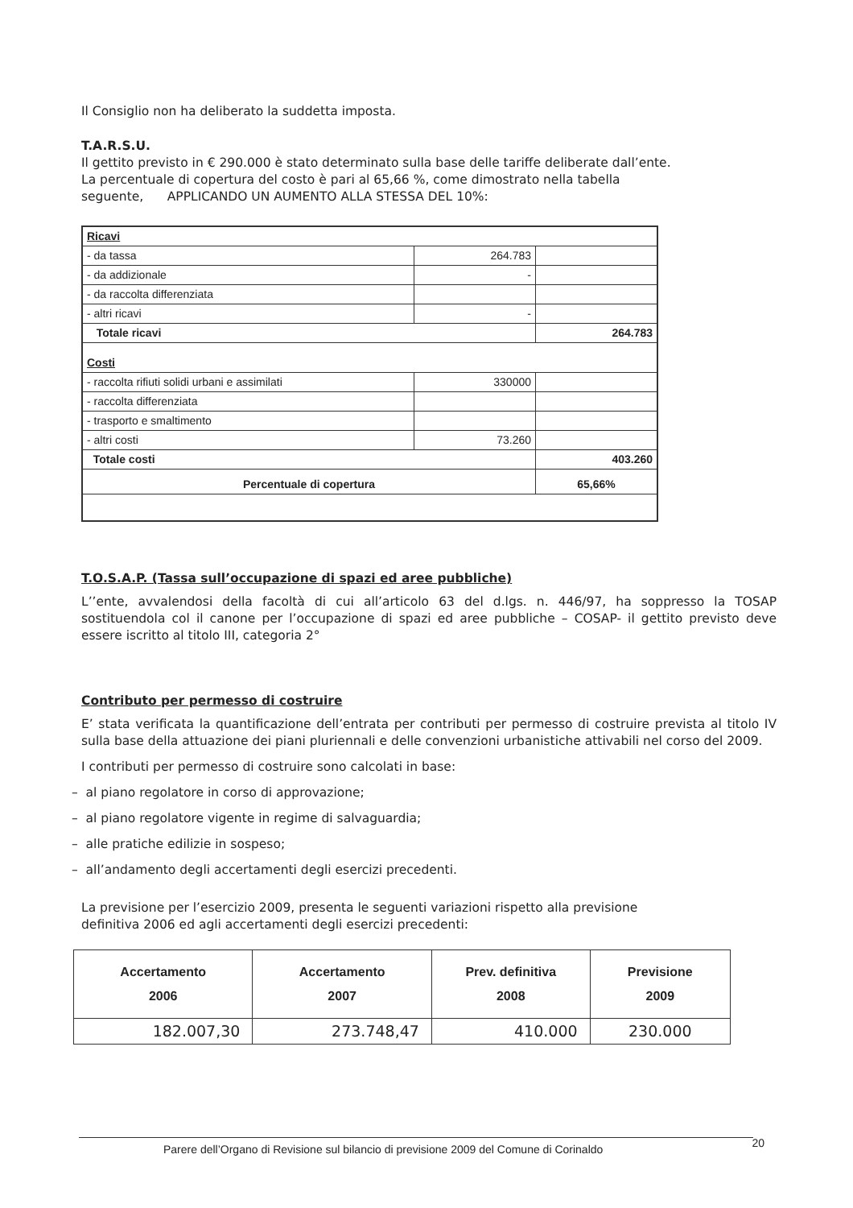Il Consiglio non ha deliberato la suddetta imposta.
T.A.R.S.U.
Il gettito previsto in € 290.000 è stato determinato sulla base delle tariffe deliberate dall’ente.
La percentuale di copertura del costo è pari al 65,66 %, come dimostrato nella tabella
seguente, APPLICANDO UN AUMENTO ALLA STESSA DEL 10%:
| Ricavi | | |
| - da tassa | 264.783 | |
| - da addizionale | - | |
| - da raccolta differenziata | | |
| - altri ricavi | - | |
| Totale ricavi | | 264.783 |
| Costi | | |
| - raccolta rifiuti solidi urbani e assimilati | 330000 | |
| - raccolta differenziata | | |
| - trasporto e smaltimento | | |
| - altri costi | 73.260 | |
| Totale costi | | 403.260 |
| Percentuale di copertura | | 65,66% |
T.O.S.A.P. (Tassa sull’occupazione di spazi ed aree pubbliche)
L’’ente, avvalendosi della facoltà di cui all’articolo 63 del d.lgs. n. 446/97, ha soppresso la TOSAP sostituendola col il canone per l’occupazione di spazi ed aree pubbliche – COSAP- il gettito previsto deve essere iscritto al titolo III, categoria 2°
Contributo per permesso di costruire
E’ stata verificata la quantificazione dell’entrata per contributi per permesso di costruire prevista al titolo IV sulla base della attuazione dei piani pluriennali e delle convenzioni urbanistiche attivabili nel corso del 2009.
I contributi per permesso di costruire sono calcolati in base:
– al piano regolatore in corso di approvazione;
– al piano regolatore vigente in regime di salvaguardia;
– alle pratiche edilizie in sospeso;
– all’andamento degli accertamenti degli esercizi precedenti.
La previsione per l’esercizio 2009, presenta le seguenti variazioni rispetto alla previsione
definitiva 2006 ed agli accertamenti degli esercizi precedenti:
| Accertamento 2006 | Accertamento 2007 | Prev. definitiva 2008 | Previsione 2009 |
| --- | --- | --- | --- |
| 182.007,30 | 273.748,47 | 410.000 | 230.000 |
Parere dell’Organo di Revisione sul bilancio di previsione 2009 del Comune di Corinaldo 20